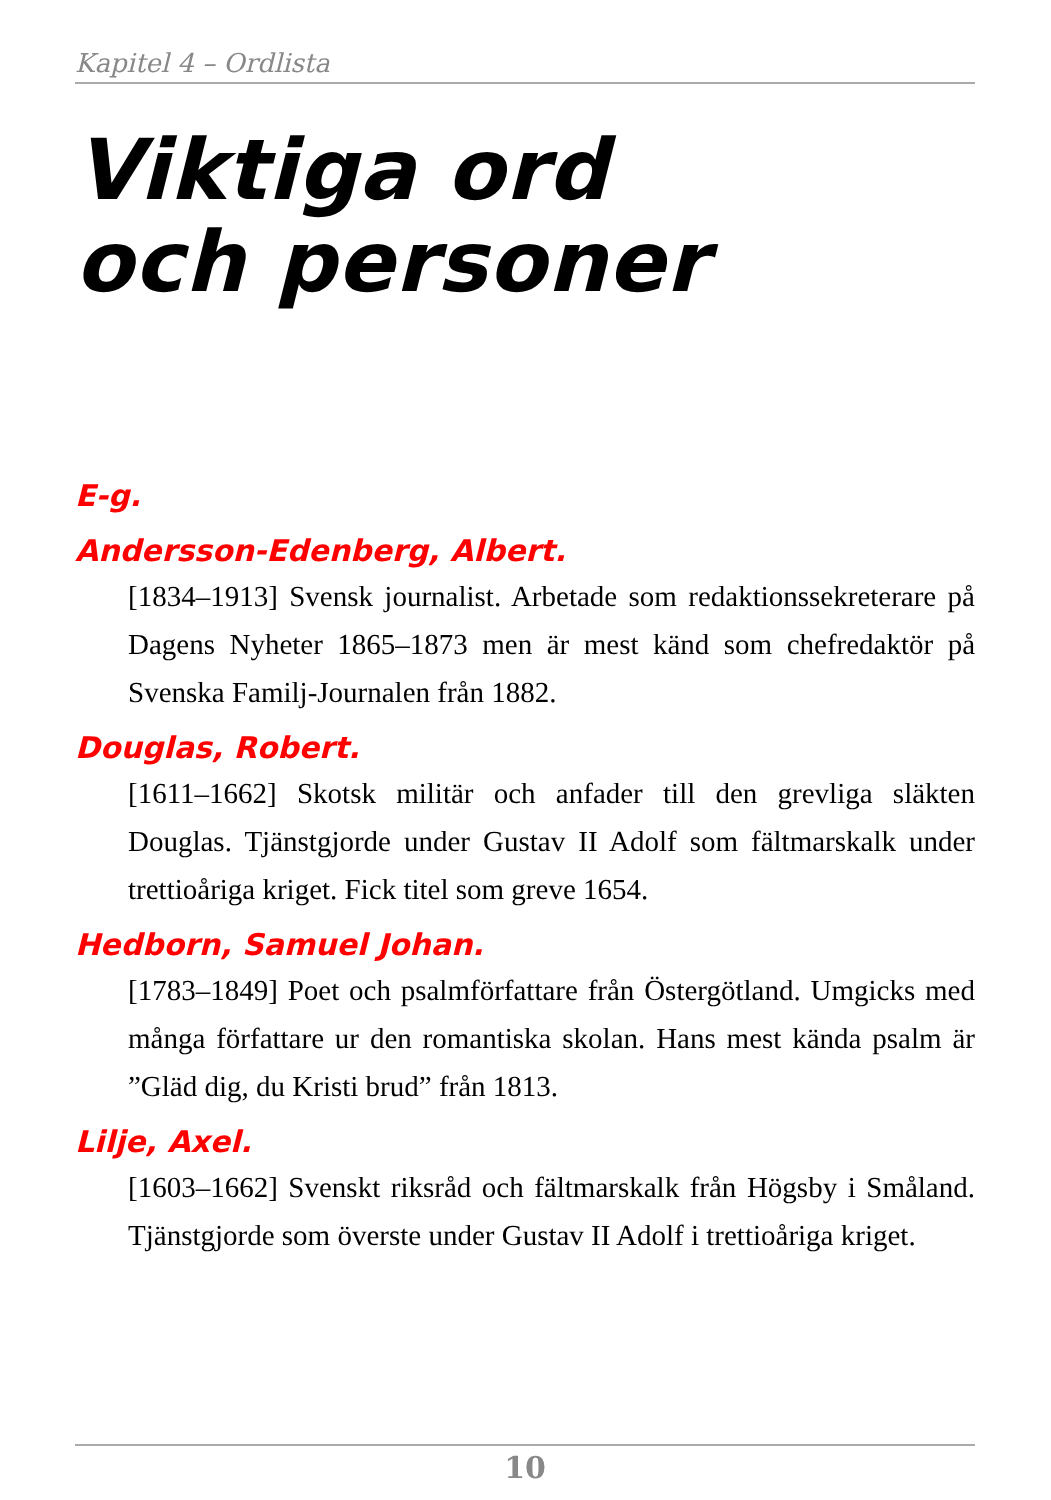Kapitel 4 – Ordlista
Viktiga ord
och personer
E-g.
Andersson-Edenberg, Albert.
[1834–1913] Svensk journalist. Arbetade som redaktions­sekreterare på Dagens Nyheter 1865–1873 men är mest känd som chefredaktör på Svenska Familj-Journalen från 1882.
Douglas, Robert.
[1611–1662] Skotsk militär och anfader till den grevliga släk­ten Douglas. Tjänstgjorde under Gustav II Adolf som fält­marskalk under trettioåriga kriget. Fick titel som greve 1654.
Hedborn, Samuel Johan.
[1783–1849] Poet och psalmförfattare från Östergötland. Umgicks med många författare ur den romantiska skolan. Hans mest kända psalm är ”Gläd dig, du Kristi brud” från 1813.
Lilje, Axel.
[1603–1662] Svenskt riksråd och fältmarskalk från Högsby i Småland. Tjänstgjorde som överste under Gustav II Adolf i trettioåriga kriget.
10